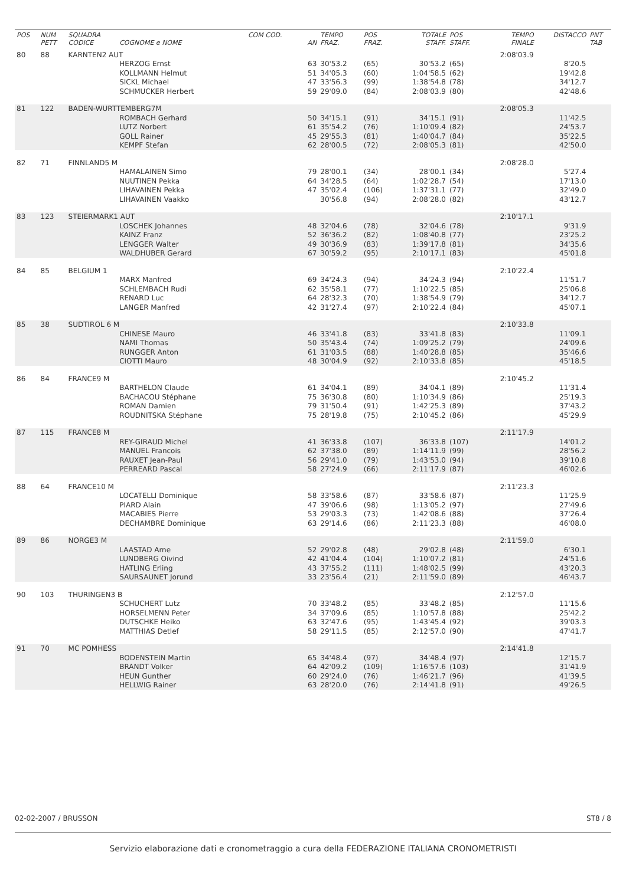| POS | NUM PETT | SQUADRA CODICE | COGNOME e NOME | COM COD. | AN | TEMPO FRAZ. | POS FRAZ. | TOTALE STAFF. | POS STAFF. | TEMPO FINALE | DISTACCO | PNT TAB |
| --- | --- | --- | --- | --- | --- | --- | --- | --- | --- | --- | --- | --- |
| 80 | 88 | KARNTEN2 AUT | | | | | | | | 2:08'03.9 | | |
| | | | HERZOG Ernst | | 63 | 30'53.2 | (65) | 30'53.2 | (65) | | 8'20.5 | |
| | | | KOLLMANN Helmut | | 51 | 34'05.3 | (60) | 1:04'58.5 | (62) | | 19'42.8 | |
| | | | SICKL Michael | | 47 | 33'56.3 | (99) | 1:38'54.8 | (78) | | 34'12.7 | |
| | | | SCHMUCKER Herbert | | 59 | 29'09.0 | (84) | 2:08'03.9 | (80) | | 42'48.6 | |
| 81 | 122 | BADEN-WURTTEMBERG7M | | | | | | | | 2:08'05.3 | | |
| | | | ROMBACH Gerhard | | 50 | 34'15.1 | (91) | 34'15.1 | (91) | | 11'42.5 | |
| | | | LUTZ Norbert | | 61 | 35'54.2 | (76) | 1:10'09.4 | (82) | | 24'53.7 | |
| | | | GOLL Rainer | | 45 | 29'55.3 | (81) | 1:40'04.7 | (84) | | 35'22.5 | |
| | | | KEMPF Stefan | | 62 | 28'00.5 | (72) | 2:08'05.3 | (81) | | 42'50.0 | |
| 82 | 71 | FINNLAND5 M | | | | | | | | 2:08'28.0 | | |
| | | | HAMALAINEN Simo | | 79 | 28'00.1 | (34) | 28'00.1 | (34) | | 5'27.4 | |
| | | | NUUTINEN Pekka | | 64 | 34'28.5 | (64) | 1:02'28.7 | (54) | | 17'13.0 | |
| | | | LIHAVAINEN Pekka | | 47 | 35'02.4 | (106) | 1:37'31.1 | (77) | | 32'49.0 | |
| | | | LIHAVAINEN Vaakko | | | 30'56.8 | (94) | 2:08'28.0 | (82) | | 43'12.7 | |
| 83 | 123 | STEIERMARK1 AUT | | | | | | | | 2:10'17.1 | | |
| | | | LOSCHEK Johannes | | 48 | 32'04.6 | (78) | 32'04.6 | (78) | | 9'31.9 | |
| | | | KAINZ Franz | | 52 | 36'36.2 | (82) | 1:08'40.8 | (77) | | 23'25.2 | |
| | | | LENGGER Walter | | 49 | 30'36.9 | (83) | 1:39'17.8 | (81) | | 34'35.6 | |
| | | | WALDHUBER Gerard | | 67 | 30'59.2 | (95) | 2:10'17.1 | (83) | | 45'01.8 | |
| 84 | 85 | BELGIUM 1 | | | | | | | | 2:10'22.4 | | |
| | | | MARX Manfred | | 69 | 34'24.3 | (94) | 34'24.3 | (94) | | 11'51.7 | |
| | | | SCHLEMBACH Rudi | | 62 | 35'58.1 | (77) | 1:10'22.5 | (85) | | 25'06.8 | |
| | | | RENARD Luc | | 64 | 28'32.3 | (70) | 1:38'54.9 | (79) | | 34'12.7 | |
| | | | LANGER Manfred | | 42 | 31'27.4 | (97) | 2:10'22.4 | (84) | | 45'07.1 | |
| 85 | 38 | SUDTIROL 6 M | | | | | | | | 2:10'33.8 | | |
| | | | CHINESE Mauro | | 46 | 33'41.8 | (83) | 33'41.8 | (83) | | 11'09.1 | |
| | | | NAMI Thomas | | 50 | 35'43.4 | (74) | 1:09'25.2 | (79) | | 24'09.6 | |
| | | | RUNGGER Anton | | 61 | 31'03.5 | (88) | 1:40'28.8 | (85) | | 35'46.6 | |
| | | | CIOTTI Mauro | | 48 | 30'04.9 | (92) | 2:10'33.8 | (85) | | 45'18.5 | |
| 86 | 84 | FRANCE9 M | | | | | | | | 2:10'45.2 | | |
| | | | BARTHELON Claude | | 61 | 34'04.1 | (89) | 34'04.1 | (89) | | 11'31.4 | |
| | | | BACHACOU Stéphane | | 75 | 36'30.8 | (80) | 1:10'34.9 | (86) | | 25'19.3 | |
| | | | ROMAN Damien | | 79 | 31'50.4 | (91) | 1:42'25.3 | (89) | | 37'43.2 | |
| | | | ROUDNITSKA Stéphane | | 75 | 28'19.8 | (75) | 2:10'45.2 | (86) | | 45'29.9 | |
| 87 | 115 | FRANCE8 M | | | | | | | | 2:11'17.9 | | |
| | | | REY-GIRAUD Michel | | 41 | 36'33.8 | (107) | 36'33.8 | (107) | | 14'01.2 | |
| | | | MANUEL Francois | | 62 | 37'38.0 | (89) | 1:14'11.9 | (99) | | 28'56.2 | |
| | | | RAUXET Jean-Paul | | 56 | 29'41.0 | (79) | 1:43'53.0 | (94) | | 39'10.8 | |
| | | | PERREARD Pascal | | 58 | 27'24.9 | (66) | 2:11'17.9 | (87) | | 46'02.6 | |
| 88 | 64 | FRANCE10 M | | | | | | | | 2:11'23.3 | | |
| | | | LOCATELLI Dominique | | 58 | 33'58.6 | (87) | 33'58.6 | (87) | | 11'25.9 | |
| | | | PIARD Alain | | 47 | 39'06.6 | (98) | 1:13'05.2 | (97) | | 27'49.6 | |
| | | | MACABIES Pierre | | 53 | 29'03.3 | (73) | 1:42'08.6 | (88) | | 37'26.4 | |
| | | | DECHAMBRE Dominique | | 63 | 29'14.6 | (86) | 2:11'23.3 | (88) | | 46'08.0 | |
| 89 | 86 | NORGE3 M | | | | | | | | 2:11'59.0 | | |
| | | | LAASTAD Arne | | 52 | 29'02.8 | (48) | 29'02.8 | (48) | | 6'30.1 | |
| | | | LUNDBERG Oivind | | 42 | 41'04.4 | (104) | 1:10'07.2 | (81) | | 24'51.6 | |
| | | | HATLING Erling | | 43 | 37'55.2 | (111) | 1:48'02.5 | (99) | | 43'20.3 | |
| | | | SAURSAUNET Jorund | | 33 | 23'56.4 | (21) | 2:11'59.0 | (89) | | 46'43.7 | |
| 90 | 103 | THURINGEN3 B | | | | | | | | 2:12'57.0 | | |
| | | | SCHUCHERT Lutz | | 70 | 33'48.2 | (85) | 33'48.2 | (85) | | 11'15.6 | |
| | | | HORSELMENN Peter | | 34 | 37'09.6 | (85) | 1:10'57.8 | (88) | | 25'42.2 | |
| | | | DUTSCHKE Heiko | | 63 | 32'47.6 | (95) | 1:43'45.4 | (92) | | 39'03.3 | |
| | | | MATTHIAS Detlef | | 58 | 29'11.5 | (85) | 2:12'57.0 | (90) | | 47'41.7 | |
| 91 | 70 | MC POMHESS | | | | | | | | 2:14'41.8 | | |
| | | | BODENSTEIN Martin | | 65 | 34'48.4 | (97) | 34'48.4 | (97) | | 12'15.7 | |
| | | | BRANDT Volker | | 64 | 42'09.2 | (109) | 1:16'57.6 | (103) | | 31'41.9 | |
| | | | HEUN Gunther | | 60 | 29'24.0 | (76) | 1:46'21.7 | (96) | | 41'39.5 | |
| | | | HELLWIG Rainer | | 63 | 28'20.0 | (76) | 2:14'41.8 | (91) | | 49'26.5 | |
02-02-2007 / BRUSSON ST8 / 8
Servizio elaborazione dati e cronometraggio a cura della FEDERAZIONE ITALIANA CRONOMETRISTI